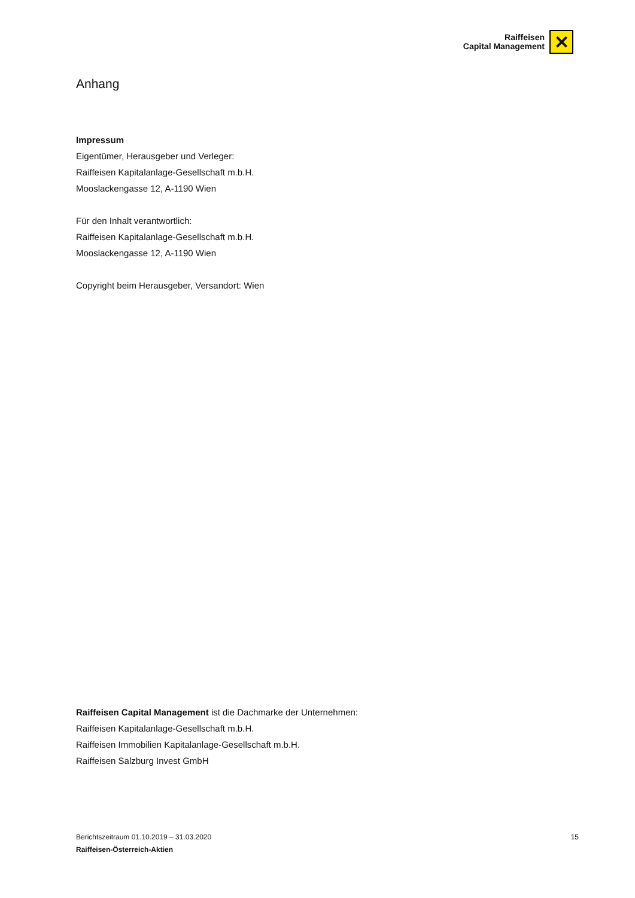Raiffeisen
Capital Management
✕
Anhang
Impressum
Eigentümer, Herausgeber und Verleger:
Raiffeisen Kapitalanlage-Gesellschaft m.b.H.
Mooslackengasse 12, A-1190 Wien
Für den Inhalt verantwortlich:
Raiffeisen Kapitalanlage-Gesellschaft m.b.H.
Mooslackengasse 12, A-1190 Wien
Copyright beim Herausgeber, Versandort: Wien
Raiffeisen Capital Management ist die Dachmarke der Unternehmen:
Raiffeisen Kapitalanlage-Gesellschaft m.b.H.
Raiffeisen Immobilien Kapitalanlage-Gesellschaft m.b.H.
Raiffeisen Salzburg Invest GmbH
15 Berichtszeitraum 01.10.2019 – 31.03.2020
Raiffeisen-Österreich-Aktien